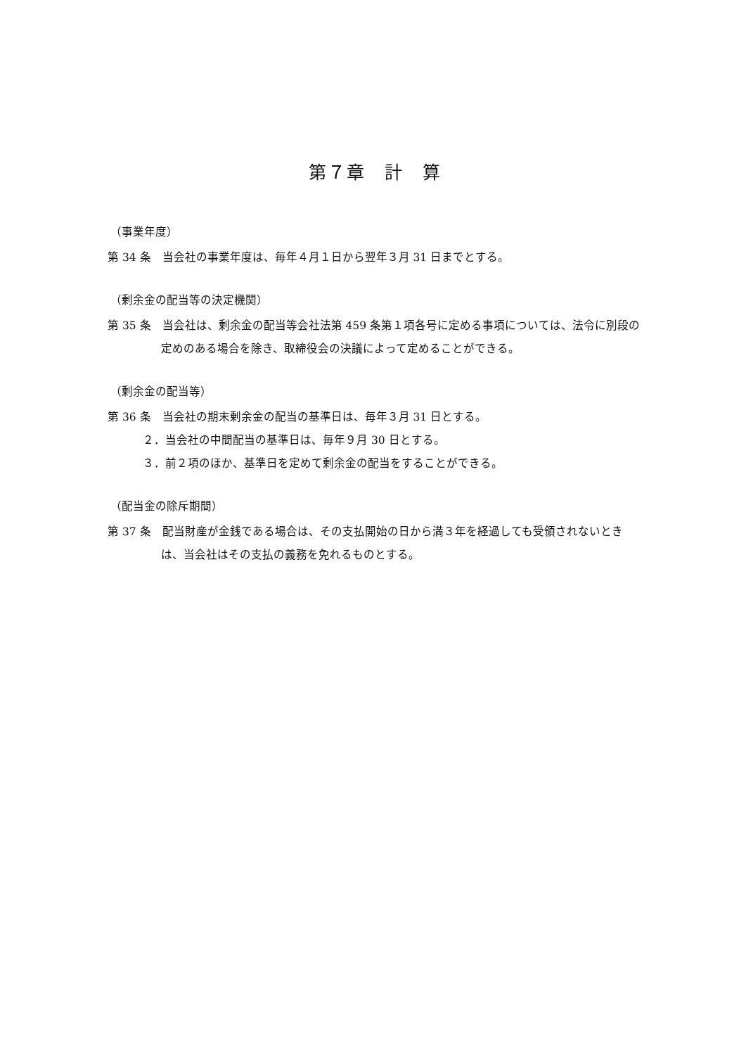第７章　計　算
（事業年度）
第 34 条　当会社の事業年度は、毎年４月１日から翌年３月 31 日までとする。
（剰余金の配当等の決定機関）
第 35 条　当会社は、剰余金の配当等会社法第 459 条第１項各号に定める事項については、法令に別段の定めのある場合を除き、取締役会の決議によって定めることができる。
（剰余金の配当等）
第 36 条　当会社の期末剰余金の配当の基準日は、毎年３月 31 日とする。
２．当会社の中間配当の基準日は、毎年９月 30 日とする。
３．前２項のほか、基準日を定めて剰余金の配当をすることができる。
（配当金の除斥期間）
第 37 条　配当財産が金銭である場合は、その支払開始の日から満３年を経過しても受領されないときは、当会社はその支払の義務を免れるものとする。